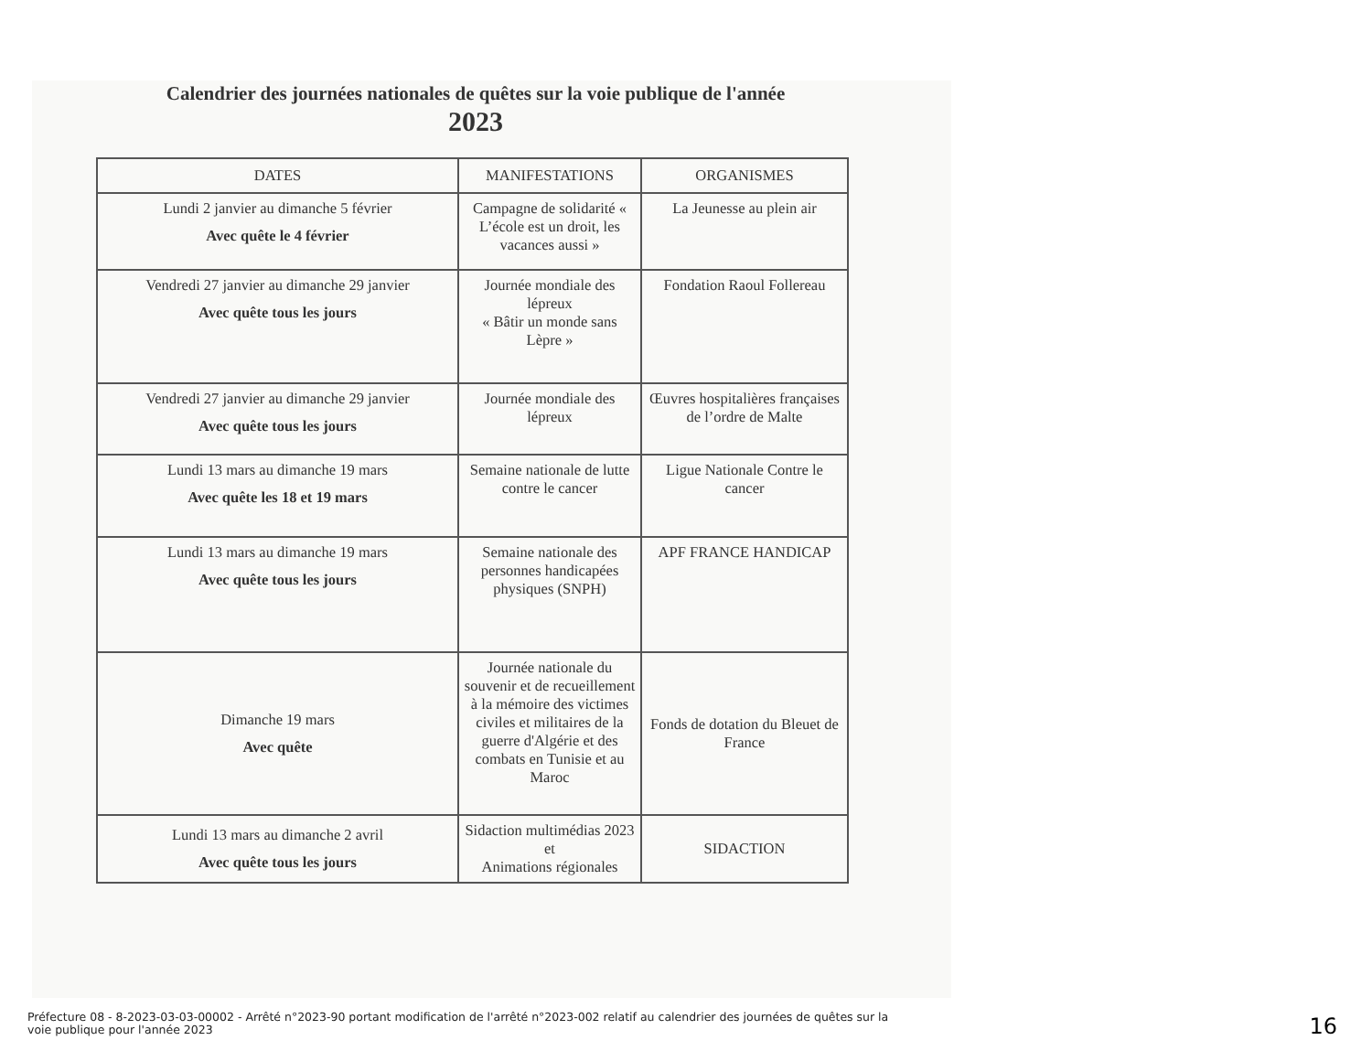Calendrier des journées nationales de quêtes sur la voie publique de l'année
2023
| DATES | MANIFESTATIONS | ORGANISMES |
| --- | --- | --- |
| Lundi 2 janvier au dimanche 5 février Avec quête le 4 février | Campagne de solidarité « L’école est un droit, les vacances aussi » | La Jeunesse au plein air |
| Vendredi 27 janvier au dimanche 29 janvier Avec quête tous les jours | Journée mondiale des lépreux « Bâtir un monde sans Lèpre » | Fondation Raoul Follereau |
| Vendredi 27 janvier au dimanche 29 janvier Avec quête tous les jours | Journée mondiale des lépreux | Œuvres hospitalières françaises de l’ordre de Malte |
| Lundi 13 mars au dimanche 19 mars Avec quête les 18 et 19 mars | Semaine nationale de lutte contre le cancer | Ligue Nationale Contre le cancer |
| Lundi 13 mars au dimanche 19 mars Avec quête tous les jours | Semaine nationale des personnes handicapées physiques (SNPH) | APF FRANCE HANDICAP |
| Dimanche 19 mars Avec quête | Journée nationale du souvenir et de recueillement à la mémoire des victimes civiles et militaires de la guerre d'Algérie et des combats en Tunisie et au Maroc | Fonds de dotation du Bleuet de France |
| Lundi 13 mars au dimanche 2 avril Avec quête tous les jours | Sidaction multimédias 2023 et Animations régionales | SIDACTION |
Préfecture 08 - 8-2023-03-03-00002 - Arrêté n°2023-90 portant modification de l'arrêté n°2023-002 relatif au calendrier des journées de quêtes sur la voie publique pour l'année 2023
16